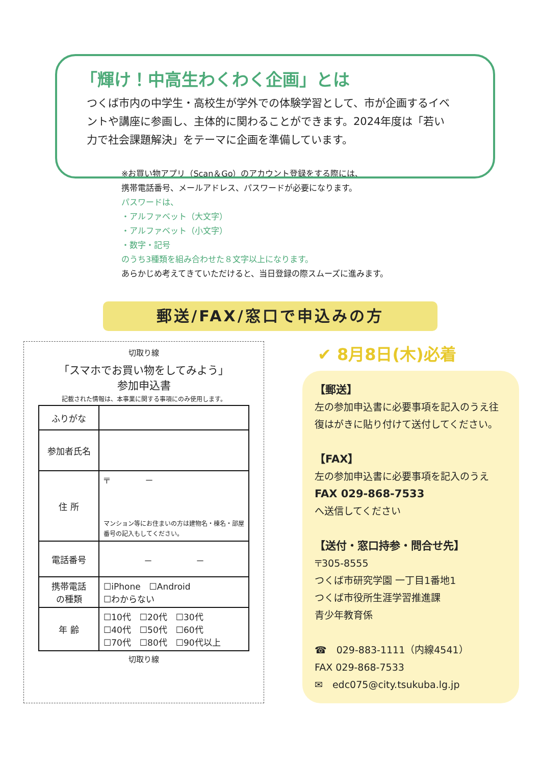「輝け！中高生わくわく企画」とは
つくば市内の中学生・高校生が学外での体験学習として、市が企画するイベントや講座に参画し、主体的に関わることができます。2024年度は「若い力で社会課題解決」をテーマに企画を準備しています。
※お買い物アプリ（Scan＆Go）のアカウント登録をする際には、
携帯電話番号、メールアドレス、パスワードが必要になります。
パスワードは、
・アルファベット（大文字）
・アルファベット（小文字）
・数字・記号
のうち3種類を組み合わせた８文字以上になります。
あらかじめ考えてきていただけると、当日登録の際スムーズに進みます。
郵送/FAX/窓口で申込みの方
切取り線
「スマホでお買い物をしてみよう」
参加申込書
記載された情報は、本事業に関する事項にのみ使用します。
| ふりがな | |
| 参加者氏名 | |
| 住 所 | 〒 － マンション等にお住まいの方は建物名・棟名・部屋番号の記入もしてください。 |
| 電話番号 | － － |
| 携帯電話 の種類 | ☐iPhone ☐Android ☐わからない |
| 年 齢 | ☐10代 ☐20代 ☐30代 ☐40代 ☐50代 ☐60代 ☐70代 ☐80代 ☐90代以上 |
切取り線
✔ 8月8日(木)必着
【郵送】
左の参加申込書に必要事項を記入のうえ往復はがきに貼り付けて送付してください。
【FAX】
左の参加申込書に必要事項を記入のうえ　FAX 029-868-7533
へ送信してください
【送付・窓口持参・問合せ先】
〒305-8555
つくば市研究学園 一丁目1番地1
つくば市役所生涯学習推進課
青少年教育係
☎　029-883-1111（内線4541）
FAX 029-868-7533
✉　edc075@city.tsukuba.lg.jp